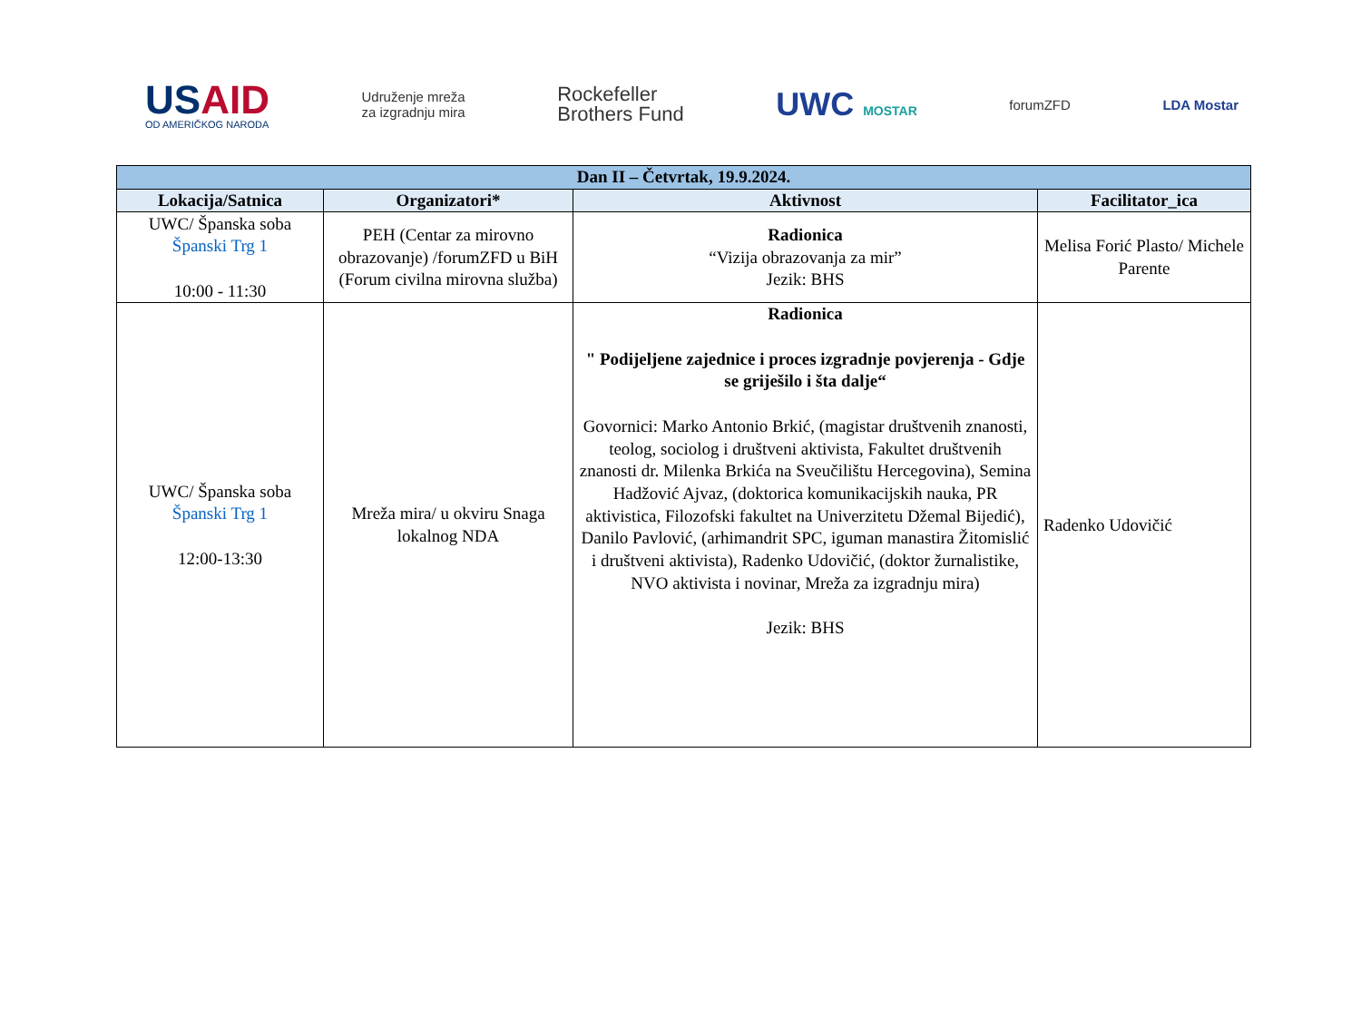USAID
OD AMERIČKOG NARODA
Udruženje mreža
za izgradnju mira
Rockefeller
Brothers Fund
UWC MOSTAR forumZFD LDA Mostar
| Dan II – Četvrtak, 19.9.2024. | | | |
| --- | --- | --- | --- |
| Lokacija/Satnica | Organizatori* | Aktivnost | Facilitator_ica |
| UWC/ Španska soba Španski Trg 1 10:00 - 11:30 | PEH (Centar za mirovno obrazovanje) /forumZFD u BiH (Forum civilna mirovna služba) | Radionica “Vizija obrazovanja za mir” Jezik: BHS | Melisa Forić Plasto/ Michele Parente |
| UWC/ Španska soba Španski Trg 1 12:00-13:30 | Mreža mira/ u okviru Snaga lokalnog NDA | Radionica " Podijeljene zajednice i proces izgradnje povjerenja - Gdje se griješilo i šta dalje“ Govornici: Marko Antonio Brkić, (magistar društvenih znanosti, teolog, sociolog i društveni aktivista, Fakultet društvenih znanosti dr. Milenka Brkića na Sveučilištu Hercegovina), Semina Hadžović Ajvaz, (doktorica komunikacijskih nauka, PR aktivistica, Filozofski fakultet na Univerzitetu Džemal Bijedić), Danilo Pavlović, (arhimandrit SPC, iguman manastira Žitomislić i društveni aktivista), Radenko Udovičić, (doktor žurnalistike, NVO aktivista i novinar, Mreža za izgradnju mira) Jezik: BHS | Radenko Udovičić |